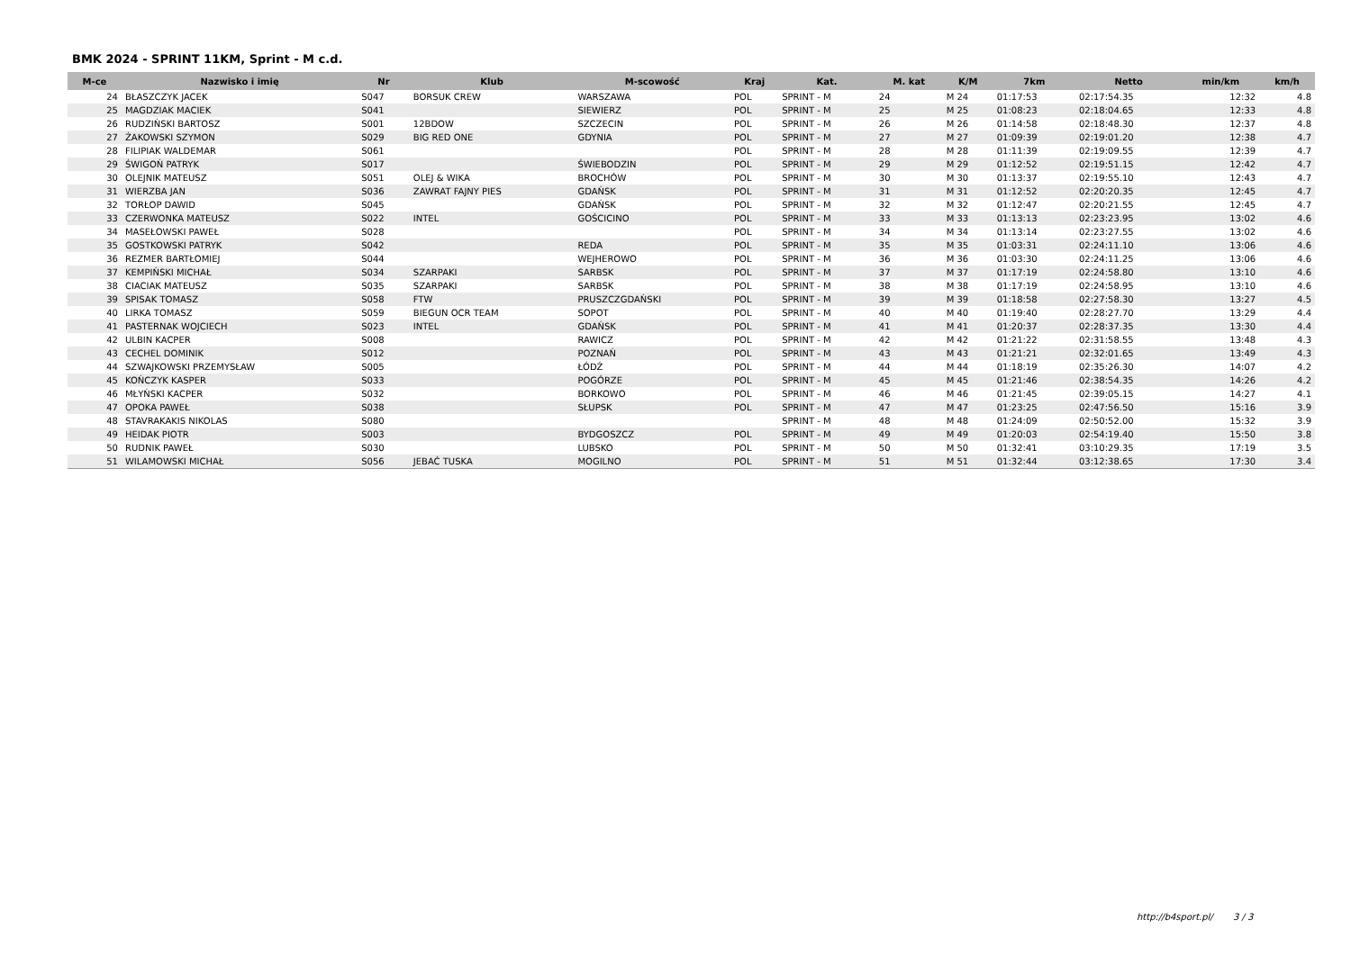BMK 2024 - SPRINT 11KM, Sprint - M c.d.
| M-ce | Nazwisko i imię | Nr | Klub | M-scowość | Kraj | Kat. | M. kat | K/M | 7km | Netto | min/km | km/h |
| --- | --- | --- | --- | --- | --- | --- | --- | --- | --- | --- | --- | --- |
| 24 | BŁASZCZYK JACEK | S047 | BORSUK CREW | WARSZAWA | POL | SPRINT - M | 24 | M 24 | 01:17:53 | 02:17:54.35 | 12:32 | 4.8 |
| 25 | MAGDZIAK MACIEK | S041 | | SIEWIERZ | POL | SPRINT - M | 25 | M 25 | 01:08:23 | 02:18:04.65 | 12:33 | 4.8 |
| 26 | RUDZIŃSKI BARTOSZ | S001 | 12BDOW | SZCZECIN | POL | SPRINT - M | 26 | M 26 | 01:14:58 | 02:18:48.30 | 12:37 | 4.8 |
| 27 | ŻAKOWSKI SZYMON | S029 | BIG RED ONE | GDYNIA | POL | SPRINT - M | 27 | M 27 | 01:09:39 | 02:19:01.20 | 12:38 | 4.7 |
| 28 | FILIPIAK WALDEMAR | S061 | | | POL | SPRINT - M | 28 | M 28 | 01:11:39 | 02:19:09.55 | 12:39 | 4.7 |
| 29 | ŚWIGOŃ PATRYK | S017 | | ŚWIEBODZIN | POL | SPRINT - M | 29 | M 29 | 01:12:52 | 02:19:51.15 | 12:42 | 4.7 |
| 30 | OLEJNIK MATEUSZ | S051 | OLEJ & WIKA | BROCHÓW | POL | SPRINT - M | 30 | M 30 | 01:13:37 | 02:19:55.10 | 12:43 | 4.7 |
| 31 | WIERZBA JAN | S036 | ZAWRAT FAJNY PIES | GDAŃSK | POL | SPRINT - M | 31 | M 31 | 01:12:52 | 02:20:20.35 | 12:45 | 4.7 |
| 32 | TORŁOP DAWID | S045 | | GDAŃSK | POL | SPRINT - M | 32 | M 32 | 01:12:47 | 02:20:21.55 | 12:45 | 4.7 |
| 33 | CZERWONKA MATEUSZ | S022 | INTEL | GOŚCICINO | POL | SPRINT - M | 33 | M 33 | 01:13:13 | 02:23:23.95 | 13:02 | 4.6 |
| 34 | MASEŁOWSKI PAWEŁ | S028 | | | POL | SPRINT - M | 34 | M 34 | 01:13:14 | 02:23:27.55 | 13:02 | 4.6 |
| 35 | GOSTKOWSKI PATRYK | S042 | | REDA | POL | SPRINT - M | 35 | M 35 | 01:03:31 | 02:24:11.10 | 13:06 | 4.6 |
| 36 | REZMER BARTŁOMIEJ | S044 | | WEJHEROWO | POL | SPRINT - M | 36 | M 36 | 01:03:30 | 02:24:11.25 | 13:06 | 4.6 |
| 37 | KEMPIŃSKI MICHAŁ | S034 | SZARPAKI | SARBSK | POL | SPRINT - M | 37 | M 37 | 01:17:19 | 02:24:58.80 | 13:10 | 4.6 |
| 38 | CIACIAK MATEUSZ | S035 | SZARPAKI | SARBSK | POL | SPRINT - M | 38 | M 38 | 01:17:19 | 02:24:58.95 | 13:10 | 4.6 |
| 39 | SPISAK TOMASZ | S058 | FTW | PRUSZCZGDAŃSKI | POL | SPRINT - M | 39 | M 39 | 01:18:58 | 02:27:58.30 | 13:27 | 4.5 |
| 40 | LIRKA TOMASZ | S059 | BIEGUN OCR TEAM | SOPOT | POL | SPRINT - M | 40 | M 40 | 01:19:40 | 02:28:27.70 | 13:29 | 4.4 |
| 41 | PASTERNAK WOJCIECH | S023 | INTEL | GDAŃSK | POL | SPRINT - M | 41 | M 41 | 01:20:37 | 02:28:37.35 | 13:30 | 4.4 |
| 42 | ULBIN KACPER | S008 | | RAWICZ | POL | SPRINT - M | 42 | M 42 | 01:21:22 | 02:31:58.55 | 13:48 | 4.3 |
| 43 | CECHEL DOMINIK | S012 | | POZNAŃ | POL | SPRINT - M | 43 | M 43 | 01:21:21 | 02:32:01.65 | 13:49 | 4.3 |
| 44 | SZWAJKOWSKI PRZEMYSŁAW | S005 | | ŁÓDŹ | POL | SPRINT - M | 44 | M 44 | 01:18:19 | 02:35:26.30 | 14:07 | 4.2 |
| 45 | KOŃCZYK KASPER | S033 | | POGÓRZE | POL | SPRINT - M | 45 | M 45 | 01:21:46 | 02:38:54.35 | 14:26 | 4.2 |
| 46 | MŁYŃSKI KACPER | S032 | | BORKOWO | POL | SPRINT - M | 46 | M 46 | 01:21:45 | 02:39:05.15 | 14:27 | 4.1 |
| 47 | OPOKA PAWEŁ | S038 | | SŁUPSK | POL | SPRINT - M | 47 | M 47 | 01:23:25 | 02:47:56.50 | 15:16 | 3.9 |
| 48 | STAVRAKAKIS NIKOLAS | S080 | | | | SPRINT - M | 48 | M 48 | 01:24:09 | 02:50:52.00 | 15:32 | 3.9 |
| 49 | HEIDAK PIOTR | S003 | | BYDGOSZCZ | POL | SPRINT - M | 49 | M 49 | 01:20:03 | 02:54:19.40 | 15:50 | 3.8 |
| 50 | RUDNIK PAWEŁ | S030 | | LUBSKO | POL | SPRINT - M | 50 | M 50 | 01:32:41 | 03:10:29.35 | 17:19 | 3.5 |
| 51 | WILAMOWSKI MICHAŁ | S056 | JEBAĆ TUSKA | MOGILNO | POL | SPRINT - M | 51 | M 51 | 01:32:44 | 03:12:38.65 | 17:30 | 3.4 |
http://b4sport.pl/ 3 / 3